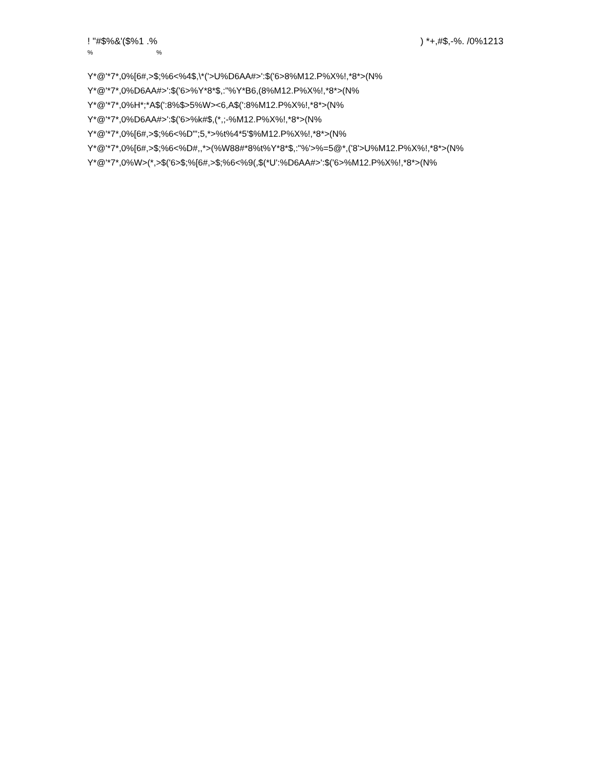! "#$%&'($%1 .%) *+,#$,-%. /0%1213
% %
Y*@'*7*,0%[6#,>$;%6<%4$,\*('>U%D6AA#>':$('6>8%M12.P%X%!,*8*>(N%
Y*@'*7*,0%D6AA#>':$('6>%Y*8*$,:"%Y*B6,(8%M12.P%X%!,*8*>(N%
Y*@'*7*,0%H*;*A$(':8%$>5%W><6,A$(':8%M12.P%X%!,*8*>(N%
Y*@'*7*,0%D6AA#>':$('6>%k#$,(*,;-%M12.P%X%!,*8*>(N%
Y*@'*7*,0%[6#,>$;%6<%D"';5,*>%t%4*5'$%M12.P%X%!,*8*>(N%
Y*@'*7*,0%[6#,>$;%6<%D#,,*>(%W88#*8%t%Y*8*$,:"%'>%=5@*,('8'>U%M12.P%X%!,*8*>(N%
Y*@'*7*,0%W>(*,>$('6>$;%[6#,>$;%6<%9(,$(*U':%D6AA#>':$('6>%M12.P%X%!,*8*>(N%